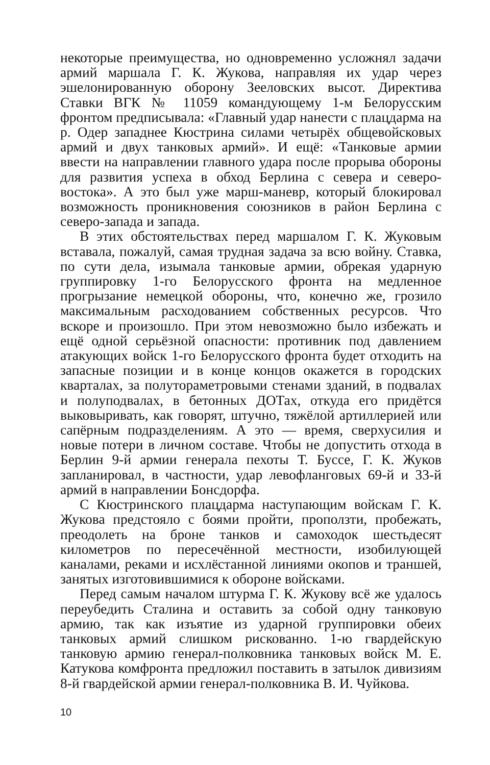некоторые преимущества, но одновременно усложнял задачи армий маршала Г. К. Жукова, направляя их удар через эшелонированную оборону Зееловских высот. Директива Ставки ВГК № 11059 командующему 1-м Белорусским фронтом предписывала: «Главный удар нанести с плацдарма на р. Одер западнее Кюстрина силами четырёх общевойсковых армий и двух танковых армий». И ещё: «Танковые армии ввести на направлении главного удара после прорыва обороны для развития успеха в обход Берлина с севера и северо-востока». А это был уже марш-маневр, который блокировал возможность проникновения союзников в район Берлина с северо-запада и запада.
В этих обстоятельствах перед маршалом Г. К. Жуковым вставала, пожалуй, самая трудная задача за всю войну. Ставка, по сути дела, изымала танковые армии, обрекая ударную группировку 1-го Белорусского фронта на медленное прогрызание немецкой обороны, что, конечно же, грозило максимальным расходованием собственных ресурсов. Что вскоре и произошло. При этом невозможно было избежать и ещё одной серьёзной опасности: противник под давлением атакующих войск 1-го Белорусского фронта будет отходить на запасные позиции и в конце концов окажется в городских кварталах, за полутораметровыми стенами зданий, в подвалах и полуподвалах, в бетонных ДОТах, откуда его придётся выковыривать, как говорят, штучно, тяжёлой артиллерией или сапёрным подразделениям. А это — время, сверхусилия и новые потери в личном составе. Чтобы не допустить отхода в Берлин 9-й армии генерала пехоты Т. Буссе, Г. К. Жуков запланировал, в частности, удар левофланговых 69-й и 33-й армий в направлении Бонсдорфа.
С Кюстринского плацдарма наступающим войскам Г. К. Жукова предстояло с боями пройти, проползти, пробежать, преодолеть на броне танков и самоходок шестьдесят километров по пересечённой местности, изобилующей каналами, реками и исхлёстанной линиями окопов и траншей, занятых изготовившимися к обороне войсками.
Перед самым началом штурма Г. К. Жукову всё же удалось переубедить Сталина и оставить за собой одну танковую армию, так как изъятие из ударной группировки обеих танковых армий слишком рискованно. 1-ю гвардейскую танковую армию генерал-полковника танковых войск М. Е. Катукова комфронта предложил поставить в затылок дивизиям 8-й гвардейской армии генерал-полковника В. И. Чуйкова.
10